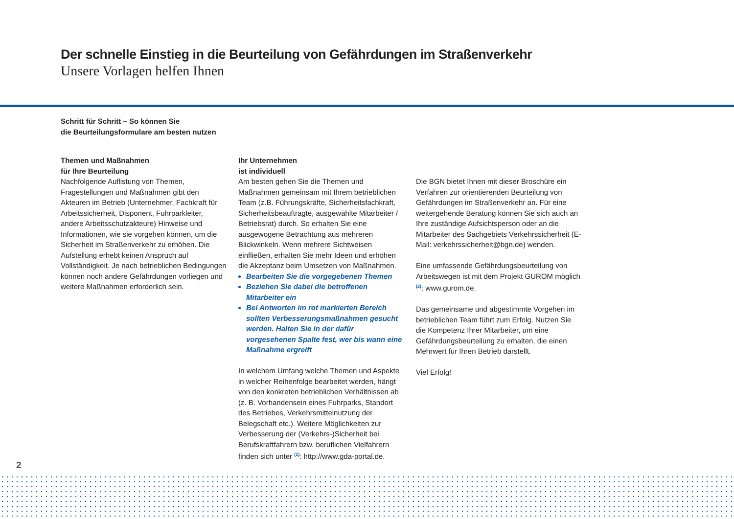Der schnelle Einstieg in die Beurteilung von Gefährdungen im Straßenverkehr
Unsere Vorlagen helfen Ihnen
Schritt für Schritt – So können Sie
die Beurteilungsformulare am besten nutzen
Themen und Maßnahmen
für Ihre Beurteilung
Nachfolgende Auflistung von Themen, Fragestellungen und Maßnahmen gibt den Akteuren im Betrieb (Unternehmer, Fachkraft für Arbeitssicherheit, Disponent, Fuhrparkleiter, andere Arbeitsschutzakteure) Hinweise und Informationen, wie sie vorgehen können, um die Sicherheit im Straßenverkehr zu erhöhen. Die Aufstellung erhebt keinen Anspruch auf Vollständigkeit. Je nach betrieblichen Bedingungen können noch andere Gefährdungen vorliegen und weitere Maßnahmen erforderlich sein.
Ihr Unternehmen
ist individuell
Am besten gehen Sie die Themen und Maßnahmen gemeinsam mit Ihrem betrieblichen Team (z.B. Führungskräfte, Sicherheitsfachkraft, Sicherheitsbeauftragte, ausgewählte Mitarbeiter / Betriebsrat) durch. So erhalten Sie eine ausgewogene Betrachtung aus mehreren Blickwinkeln. Wenn mehrere Sichtweisen einfließen, erhalten Sie mehr Ideen und erhöhen die Akzeptanz beim Umsetzen von Maßnahmen.
Bearbeiten Sie die vorgegebenen Themen
Beziehen Sie dabei die betroffenen Mitarbeiter ein
Bei Antworten im rot markierten Bereich sollten Verbesserungsmaßnahmen gesucht werden. Halten Sie in der dafür vorgesehenen Spalte fest, wer bis wann eine Maßnahme ergreift
In welchem Umfang welche Themen und Aspekte in welcher Reihenfolge bearbeitet werden, hängt von den konkreten betrieblichen Verhältnissen ab (z. B. Vorhandensein eines Fuhrparks, Standort des Betriebes, Verkehrsmittelnutzung der Belegschaft etc.). Weitere Möglichkeiten zur Verbesserung der (Verkehrs-)Sicherheit bei Berufskraftfahrern bzw. beruflichen Vielfahrern finden sich unter <sup>(1)</sup>: http://www.gda-portal.de.
Die BGN bietet Ihnen mit dieser Broschüre ein Verfahren zur orientierenden Beurteilung von Gefährdungen im Straßenverkehr an. Für eine weitergehende Beratung können Sie sich auch an Ihre zuständige Aufsichtsperson oder an die Mitarbeiter des Sachgebiets Verkehrssicherheit (E-Mail: verkehrssicherheit@bgn.de) wenden.
Eine umfassende Gefährdungsbeurteilung von Arbeitswegen ist mit dem Projekt GUROM möglich <sup>(2)</sup>: www.gurom.de.
Das gemeinsame und abgestimmte Vorgehen im betrieblichen Team führt zum Erfolg. Nutzen Sie die Kompetenz Ihrer Mitarbeiter, um eine Gefährdungsbeurteilung zu erhalten, die einen Mehrwert für Ihren Betrieb darstellt.
Viel Erfolg!
2